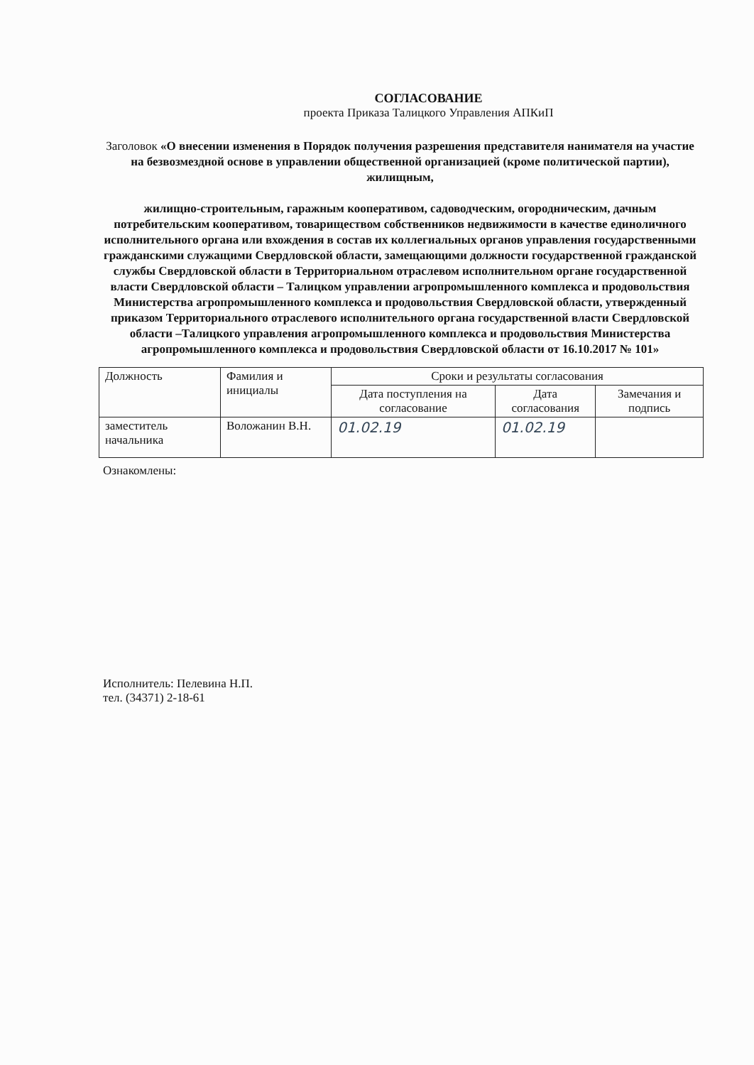СОГЛАСОВАНИЕ
проекта Приказа Талицкого Управления АПКиП
Заголовок «О внесении изменения в Порядок получения разрешения представителя нанимателя на участие на безвозмездной основе в управлении общественной организацией (кроме политической партии), жилищным,
жилищно-строительным, гаражным кооперативом, садоводческим, огородническим, дачным потребительским кооперативом, товариществом собственников недвижимости в качестве единоличного исполнительного органа или вхождения в состав их коллегиальных органов управления государственными гражданскими служащими Свердловской области, замещающими должности государственной гражданской службы Свердловской области в Территориальном отраслевом исполнительном органе государственной власти Свердловской области – Талицком управлении агропромышленного комплекса и продовольствия Министерства агропромышленного комплекса и продовольствия Свердловской области, утвержденный приказом Территориального отраслевого исполнительного органа государственной власти Свердловской области –Талицкого управления агропромышленного комплекса и продовольствия Министерства агропромышленного комплекса и продовольствия Свердловской области от 16.10.2017 № 101»
| Должность | Фамилия и инициалы | Сроки и результаты согласования | | |
| --- | --- | --- | --- | --- |
| | | Дата поступления на согласование | Дата согласования | Замечания и подпись |
| заместитель начальника | Воложанин В.Н. | 01.02.19 | 01.02.19 | |
Ознакомлены:
Исполнитель: Пелевина Н.П.
тел. (34371) 2-18-61